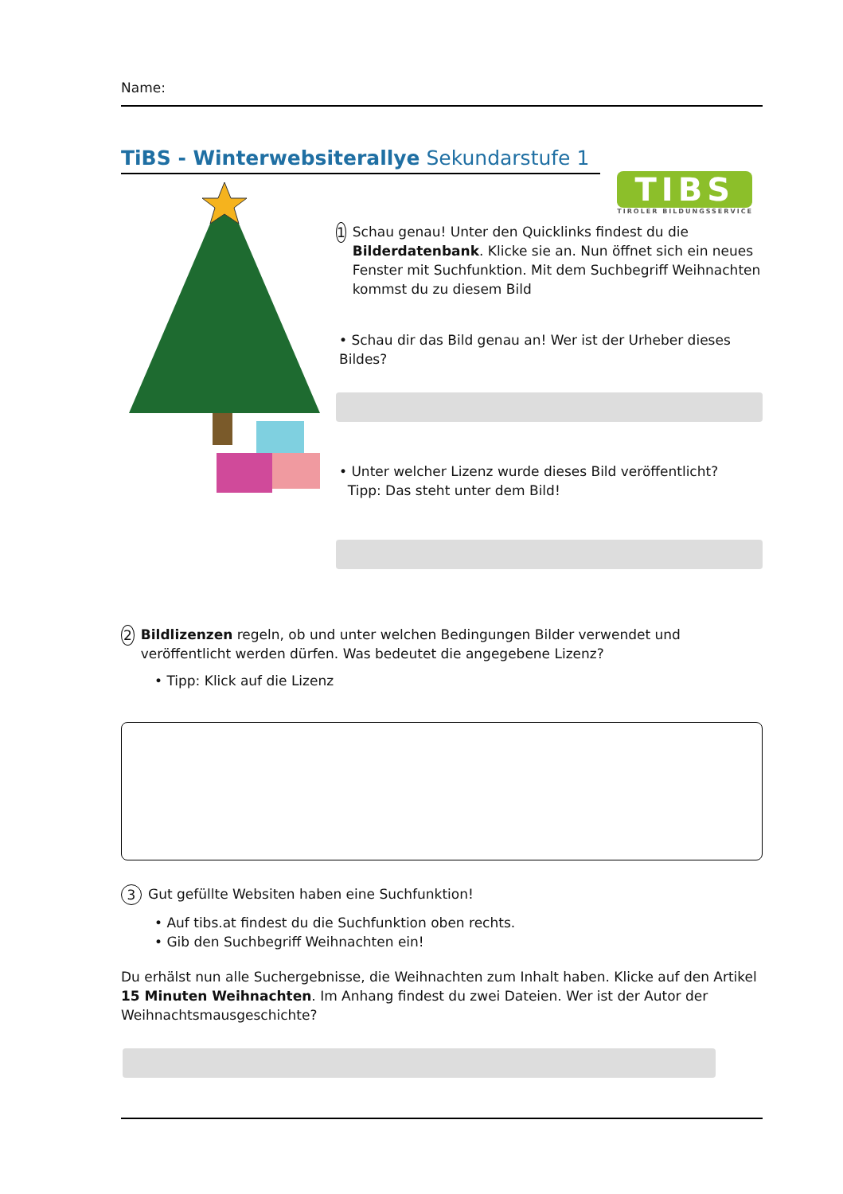Name:
TiBS - Winterwebsiterallye Sekundarstufe 1
TIBS
TIROLER BILDUNGSSERVICE
1 Schau genau! Unter den Quicklinks findest du die Bilderdatenbank. Klicke sie an. Nun öffnet sich ein neues Fenster mit Suchfunktion. Mit dem Suchbegriff Weihnachten kommst du zu diesem Bild
• Schau dir das Bild genau an! Wer ist der Urheber dieses Bildes?
• Unter welcher Lizenz wurde dieses Bild veröffentlicht?
Tipp: Das steht unter dem Bild!
2 Bildlizenzen regeln, ob und unter welchen Bedingungen Bilder verwendet und veröffentlicht werden dürfen. Was bedeutet die angegebene Lizenz?
• Tipp: Klick auf die Lizenz
3 Gut gefüllte Websiten haben eine Suchfunktion!
• Auf tibs.at findest du die Suchfunktion oben rechts.
• Gib den Suchbegriff Weihnachten ein!
Du erhälst nun alle Suchergebnisse, die Weihnachten zum Inhalt haben. Klicke auf den Artikel 15 Minuten Weihnachten. Im Anhang findest du zwei Dateien. Wer ist der Autor der Weihnachtsmausgeschichte?